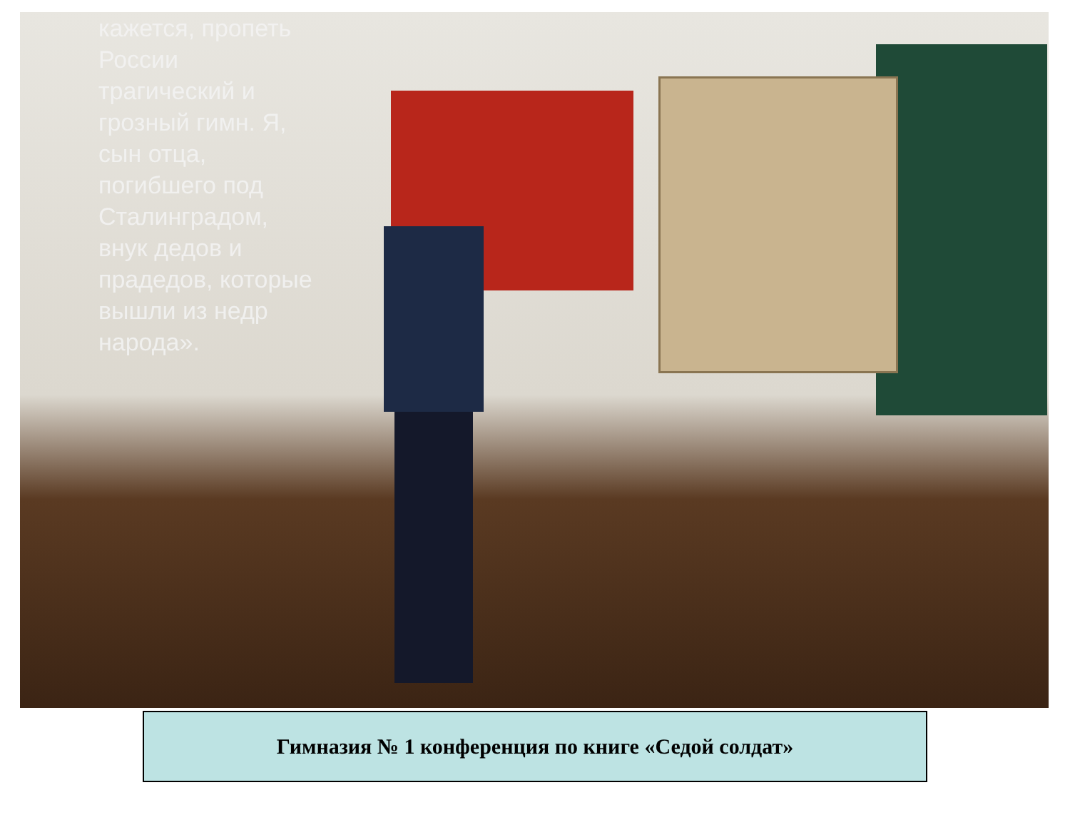кажется, пропеть
России
трагический и
грозный гимн. Я,
сын отца,
погибшего под
Сталинградом,
внук дедов и
прадедов, которые
вышли из недр
народа».
Гимназия № 1 конференция по книге «Седой солдат»